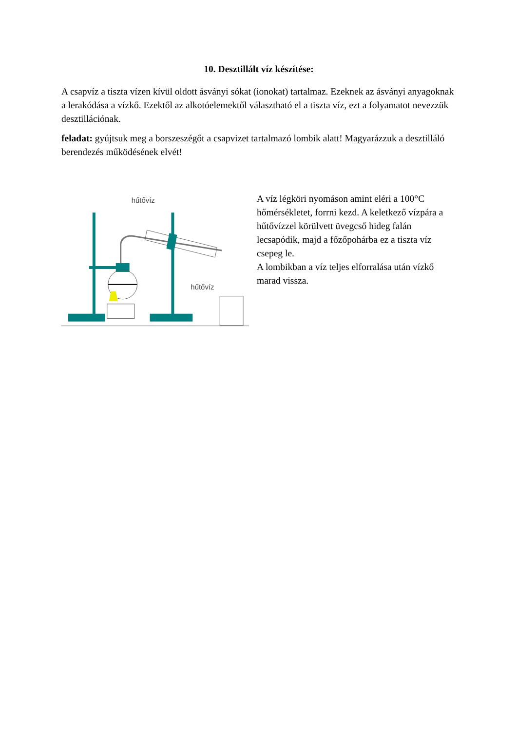10. Desztillált víz készítése:
A csapvíz a tiszta vízen kívül oldott ásványi sókat (ionokat) tartalmaz. Ezeknek az ásványi anyagoknak a lerakódása a vízkő. Ezektől az alkotóelemektől választható el a tiszta víz, ezt a folyamatot nevezzük desztillációnak.
feladat: gyújtsuk meg a borszeszégőt a csapvizet tartalmazó lombik alatt! Magyarázzuk a desztilláló berendezés működésének elvét!
hűtővíz
hűtővíz
A víz légköri nyomáson amint eléri a 100°C hőmérsékletet, forrni kezd. A keletkező vízpára a hűtővízzel körülvett üvegcső hideg falán lecsapódik, majd a főzőpohárba ez a tiszta víz csepeg le.
A lombikban a víz teljes elforralása után vízkő marad vissza.